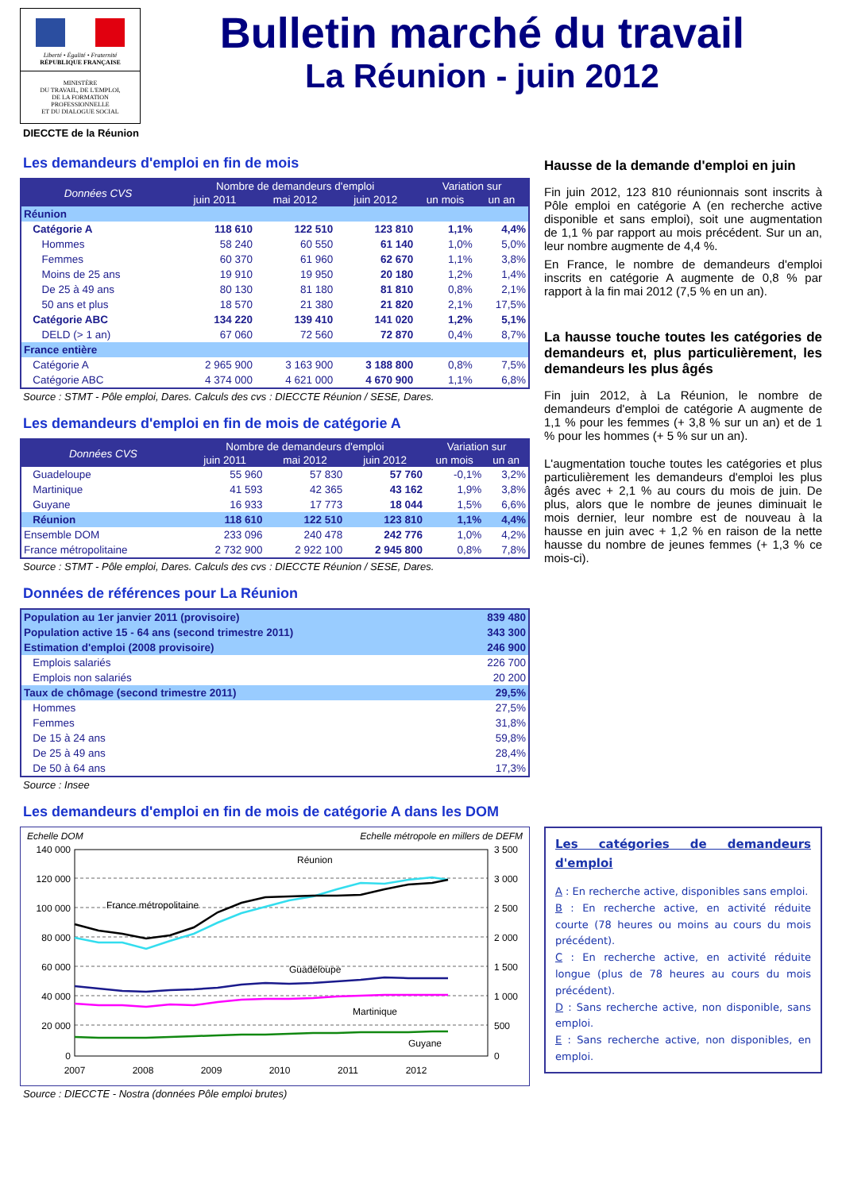Liberté • Égalité • Fraternité
RÉPUBLIQUE FRANÇAISE
MINISTÈRE
DU TRAVAIL, DE L'EMPLOI,
DE LA FORMATION
PROFESSIONNELLE
ET DU DIALOGUE SOCIAL
DIECCTE de la Réunion
Bulletin marché du travail
La Réunion - juin 2012
Les demandeurs d'emploi en fin de mois
| Données CVS | Nombre de demandeurs d'emploi | | | Variation sur | |
| --- | --- | --- | --- | --- | --- |
| | juin 2011 | mai 2012 | juin 2012 | un mois | un an |
| Réunion | | | | | |
| Catégorie A | 118 610 | 122 510 | 123 810 | 1,1% | 4,4% |
| Hommes | 58 240 | 60 550 | 61 140 | 1,0% | 5,0% |
| Femmes | 60 370 | 61 960 | 62 670 | 1,1% | 3,8% |
| Moins de 25 ans | 19 910 | 19 950 | 20 180 | 1,2% | 1,4% |
| De 25 à 49 ans | 80 130 | 81 180 | 81 810 | 0,8% | 2,1% |
| 50 ans et plus | 18 570 | 21 380 | 21 820 | 2,1% | 17,5% |
| Catégorie ABC | 134 220 | 139 410 | 141 020 | 1,2% | 5,1% |
| DELD (> 1 an) | 67 060 | 72 560 | 72 870 | 0,4% | 8,7% |
| France entière | | | | | |
| Catégorie A | 2 965 900 | 3 163 900 | 3 188 800 | 0,8% | 7,5% |
| Catégorie ABC | 4 374 000 | 4 621 000 | 4 670 900 | 1,1% | 6,8% |
Source : STMT - Pôle emploi, Dares. Calculs des cvs : DIECCTE Réunion / SESE, Dares.
Les demandeurs d'emploi en fin de mois de catégorie A
| Données CVS | Nombre de demandeurs d'emploi | | | Variation sur | |
| --- | --- | --- | --- | --- | --- |
| | juin 2011 | mai 2012 | juin 2012 | un mois | un an |
| Guadeloupe | 55 960 | 57 830 | 57 760 | -0,1% | 3,2% |
| Martinique | 41 593 | 42 365 | 43 162 | 1,9% | 3,8% |
| Guyane | 16 933 | 17 773 | 18 044 | 1,5% | 6,6% |
| Réunion | 118 610 | 122 510 | 123 810 | 1,1% | 4,4% |
| Ensemble DOM | 233 096 | 240 478 | 242 776 | 1,0% | 4,2% |
| France métropolitaine | 2 732 900 | 2 922 100 | 2 945 800 | 0,8% | 7,8% |
Source : STMT - Pôle emploi, Dares. Calculs des cvs : DIECCTE Réunion / SESE, Dares.
Données de références pour La Réunion
| Population au 1er janvier 2011 (provisoire) | 839 480 |
| Population active 15 - 64 ans (second trimestre 2011) | 343 300 |
| Estimation d'emploi (2008 provisoire) | 246 900 |
| Emplois salariés | 226 700 |
| Emplois non salariés | 20 200 |
| Taux de chômage (second trimestre 2011) | 29,5% |
| Hommes | 27,5% |
| Femmes | 31,8% |
| De 15 à 24 ans | 59,8% |
| De 25 à 49 ans | 28,4% |
| De 50 à 64 ans | 17,3% |
Source : Insee
Les demandeurs d'emploi en fin de mois de catégorie A dans les DOM
Echelle DOM Echelle métropole en millers de DEFM
140 000
120 000
100 000
80 000
60 000
40 000
20 000
0
3 500
3 000
2 500
2 000
1 500
1 000
500
0
2007
2008
2009
2010
2011
2012
Réunion
France métropolitaine
Guadeloupe
Martinique
Guyane
Source : DIECCTE - Nostra (données Pôle emploi brutes)
Hausse de la demande d'emploi en juin
Fin juin 2012, 123 810 réunionnais sont inscrits à Pôle emploi en catégorie A (en recherche active disponible et sans emploi), soit une augmentation de 1,1 % par rapport au mois précédent. Sur un an, leur nombre augmente de 4,4 %.
En France, le nombre de demandeurs d'emploi inscrits en catégorie A augmente de 0,8 % par rapport à la fin mai 2012 (7,5 % en un an).
La hausse touche toutes les catégories de demandeurs et, plus particulièrement, les demandeurs les plus âgés
Fin juin 2012, à La Réunion, le nombre de demandeurs d'emploi de catégorie A augmente de 1,1 % pour les femmes (+ 3,8 % sur un an) et de 1 % pour les hommes (+ 5 % sur un an).
L'augmentation touche toutes les catégories et plus particulièrement les demandeurs d'emploi les plus âgés avec + 2,1 % au cours du mois de juin. De plus, alors que le nombre de jeunes diminuait le mois dernier, leur nombre est de nouveau à la hausse en juin avec + 1,2 % en raison de la nette hausse du nombre de jeunes femmes (+ 1,3 % ce mois-ci).
Les catégories de demandeurs d'emploi
A : En recherche active, disponibles sans emploi.
B : En recherche active, en activité réduite courte (78 heures ou moins au cours du mois précédent).
C : En recherche active, en activité réduite longue (plus de 78 heures au cours du mois précédent).
D : Sans recherche active, non disponible, sans emploi.
E : Sans recherche active, non disponibles, en emploi.